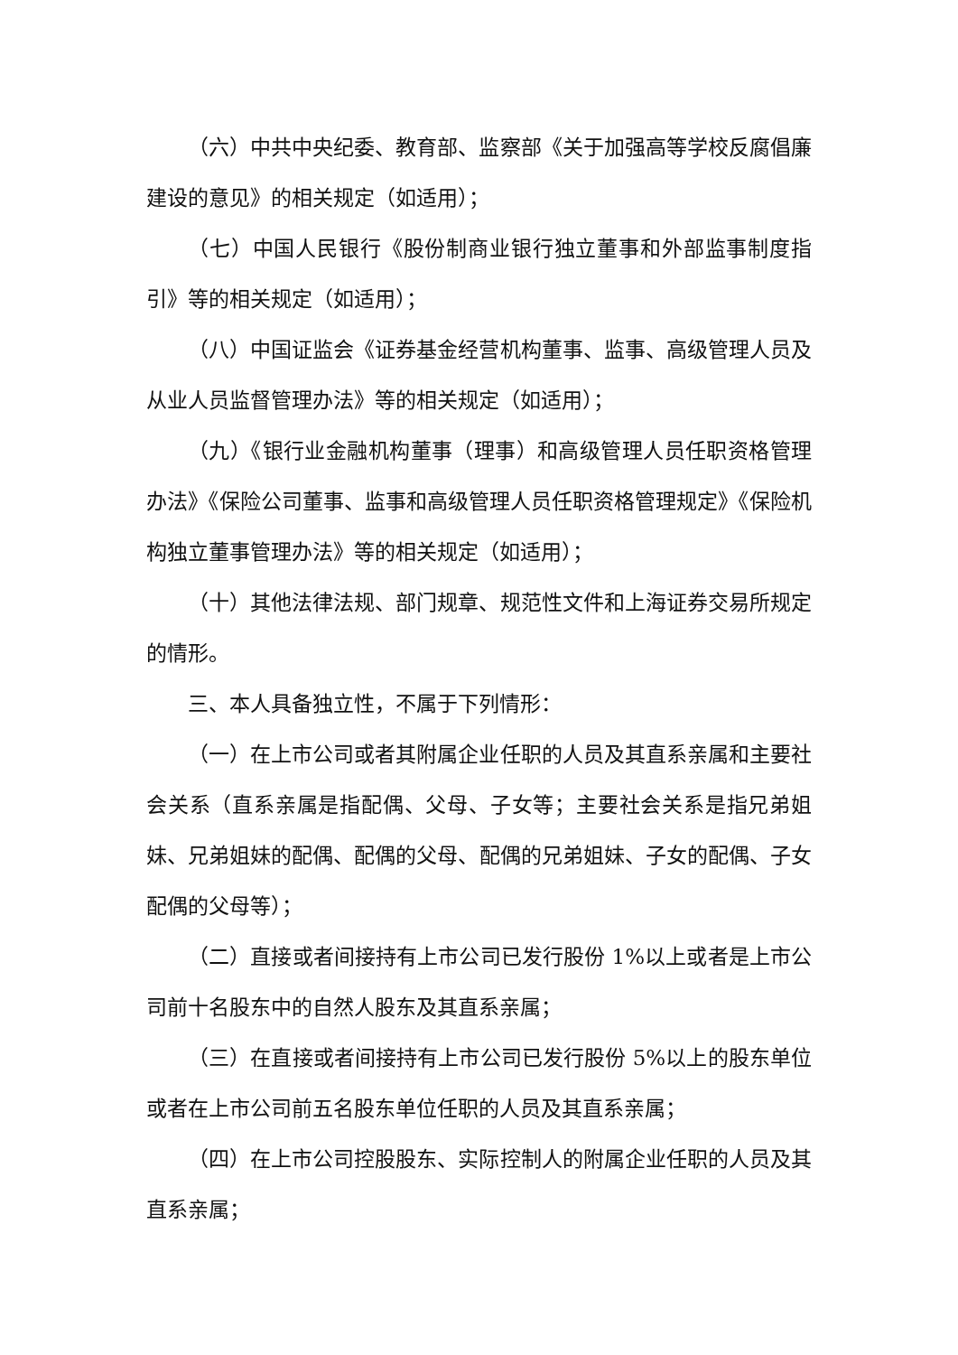（六）中共中央纪委、教育部、监察部《关于加强高等学校反腐倡廉建设的意见》的相关规定（如适用）；
（七）中国人民银行《股份制商业银行独立董事和外部监事制度指引》等的相关规定（如适用）；
（八）中国证监会《证券基金经营机构董事、监事、高级管理人员及从业人员监督管理办法》等的相关规定（如适用）；
（九）《银行业金融机构董事（理事）和高级管理人员任职资格管理办法》《保险公司董事、监事和高级管理人员任职资格管理规定》《保险机构独立董事管理办法》等的相关规定（如适用）；
（十）其他法律法规、部门规章、规范性文件和上海证券交易所规定的情形。
三、本人具备独立性，不属于下列情形：
（一）在上市公司或者其附属企业任职的人员及其直系亲属和主要社会关系（直系亲属是指配偶、父母、子女等；主要社会关系是指兄弟姐妹、兄弟姐妹的配偶、配偶的父母、配偶的兄弟姐妹、子女的配偶、子女配偶的父母等）；
（二）直接或者间接持有上市公司已发行股份 1%以上或者是上市公司前十名股东中的自然人股东及其直系亲属；
（三）在直接或者间接持有上市公司已发行股份 5%以上的股东单位或者在上市公司前五名股东单位任职的人员及其直系亲属；
（四）在上市公司控股股东、实际控制人的附属企业任职的人员及其直系亲属；